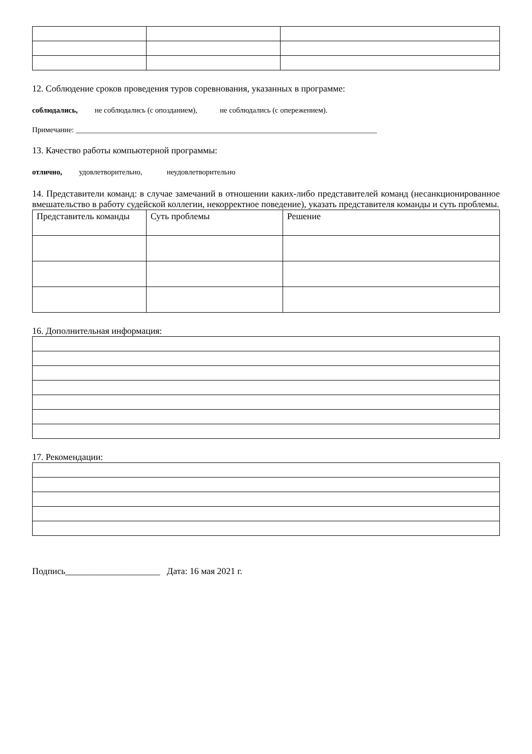12. Соблюдение сроков проведения туров соревнования, указанных в программе:
соблюдались, не соблюдались (с опозданием), не соблюдались (с опережением).
Примечание: ________________________________________________________________________________
13. Качество работы компьютерной программы:
отлично, удовлетворительно, неудовлетворительно
14. Представители команд: в случае замечаний в отношении каких-либо представителей команд (несанкционированное вмешательство в работу судейской коллегии, некорректное поведение), указать представителя команды и суть проблемы.
| Представитель команды | Суть проблемы | Решение |
16. Дополнительная информация:
17. Рекомендации:
Подпись_____________________ Дата: 16 мая 2021 г.